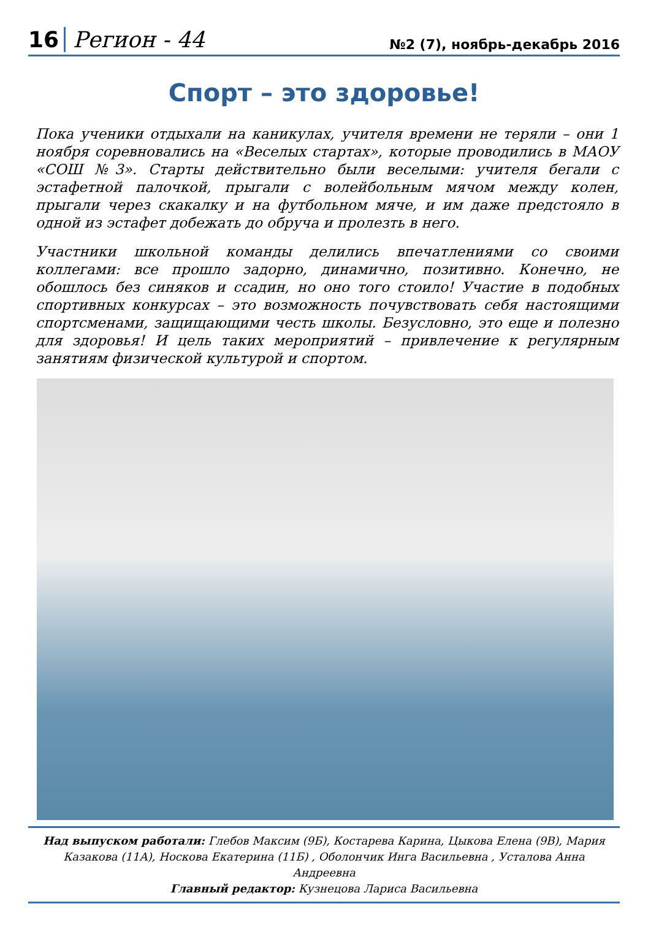16 Регион - 44 №2 (7), ноябрь-декабрь 2016
Спорт – это здоровье!
Пока ученики отдыхали на каникулах, учителя времени не теряли – они 1 ноября соревновались на «Веселых стартах», которые проводились в МАОУ «СОШ №3». Старты действительно были веселыми: учителя бегали с эстафетной палочкой, прыгали с волейбольным мячом между колен, прыгали через скакалку и на футбольном мяче, и им даже предстояло в одной из эстафет добежать до обруча и пролезть в него.
Участники школьной команды делились впечатлениями со своими коллегами: все прошло задорно, динамично, позитивно. Конечно, не обошлось без синяков и ссадин, но оно того стоило! Участие в подобных спортивных конкурсах – это возможность почувствовать себя настоящими спортсменами, защищающими честь школы. Безусловно, это еще и полезно для здоровья! И цель таких мероприятий – привлечение к регулярным занятиям физической культурой и спортом.
Над выпуском работали: Глебов Максим (9Б), Костарева Карина, Цыкова Елена (9В), Мария Казакова (11А), Носкова Екатерина (11Б) , Оболончик Инга Васильевна , Усталова Анна Андреевна
Главный редактор: Кузнецова Лариса Васильевна